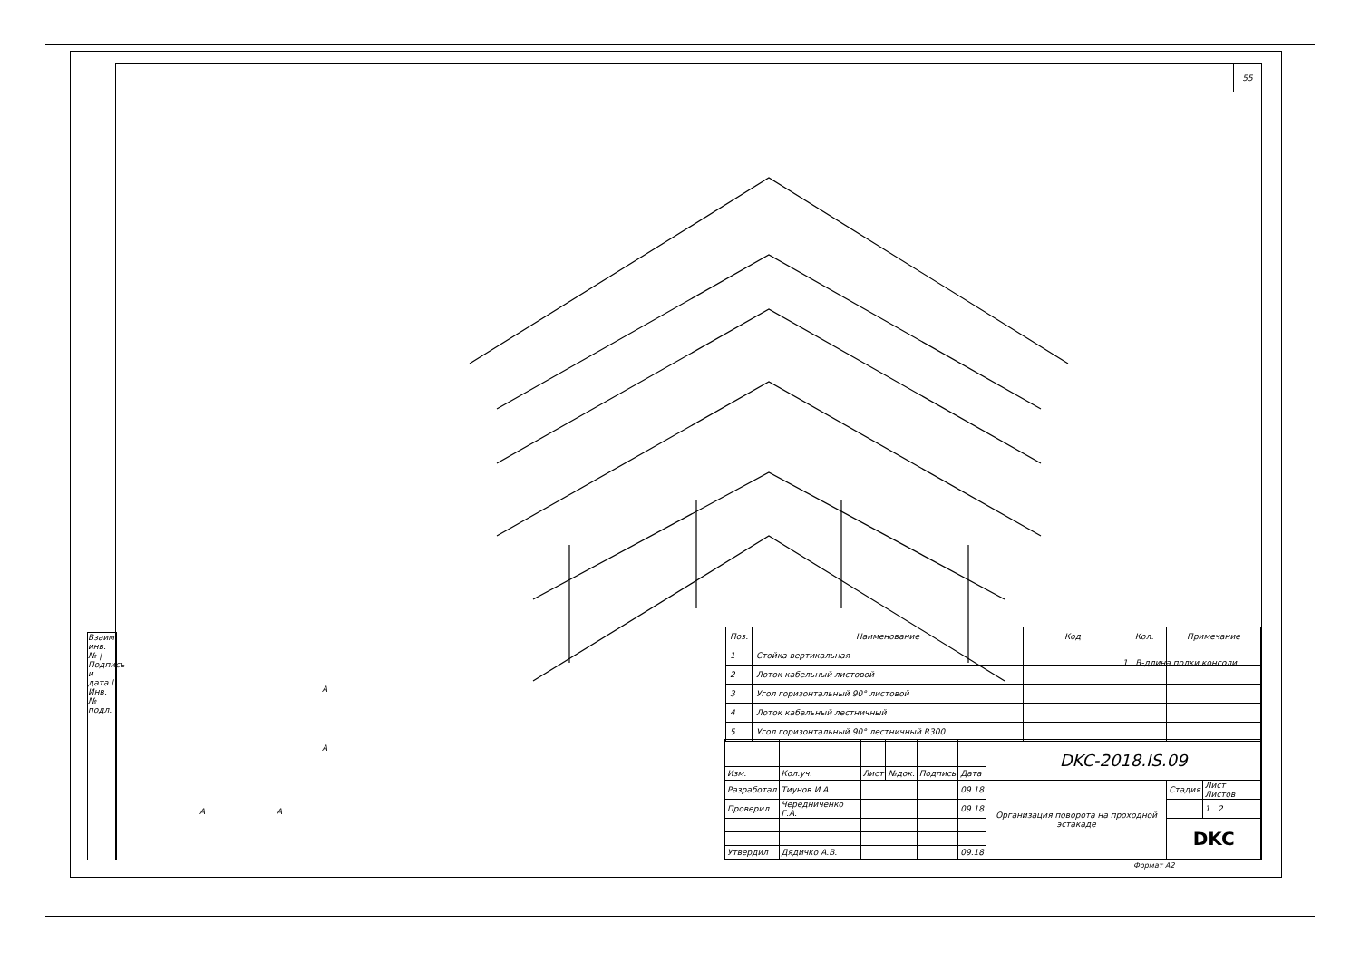Взаим. инв. № | Подпись и дата | Инв. № подл.
55
1. B-длина полки консоли
| Поз. | Наименование | Код | Кол. | Примечание |
| --- | --- | --- | --- | --- |
| 1 | Стойка вертикальная | | | |
| 2 | Лоток кабельный листовой | | | |
| 3 | Угол горизонтальный 90° листовой | | | |
| 4 | Лоток кабельный лестничный | | | |
| 5 | Угол горизонтальный 90° лестничный R300 | | | |
| | | | | | | DKC-2018.IS.09 | | |
| Изм. | Кол.уч. | Лист | №док. | Подпись | Дата | | | |
| Разработал | Тиунов И.А. | | | | 09.18 | Организация поворота на проходной эстакаде | Стадия | Лист Листов |
| Проверил | Чередниченко Г.А. | | | | 09.18 | | | 1 2 |
| | | | | | | | DKC | |
| Утвердил | Дядичко А.В. | | | | 09.18 | | | |
A
A
A A
Формат A2